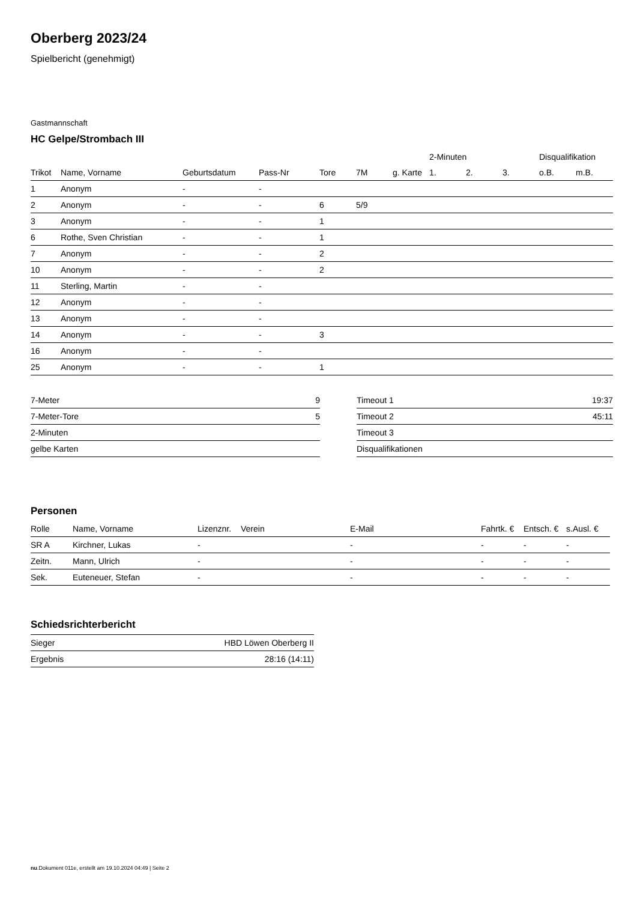Oberberg 2023/24
Spielbericht (genehmigt)
Gastmannschaft
HC Gelpe/Strombach III
| | | | | | | | 2-Minuten | | | Disqualifikation | |
| --- | --- | --- | --- | --- | --- | --- | --- | --- | --- | --- | --- |
| Trikot | Name, Vorname | Geburtsdatum | Pass-Nr | Tore | 7M | g. Karte | 1. | 2. | 3. | o.B. | m.B. |
| 1 | Anonym | - | - | | | | | | | | |
| 2 | Anonym | - | - | 6 | 5/9 | | | | | | |
| 3 | Anonym | - | - | 1 | | | | | | | |
| 6 | Rothe, Sven Christian | - | - | 1 | | | | | | | |
| 7 | Anonym | - | - | 2 | | | | | | | |
| 10 | Anonym | - | - | 2 | | | | | | | |
| 11 | Sterling, Martin | - | - | | | | | | | | |
| 12 | Anonym | - | - | | | | | | | | |
| 13 | Anonym | - | - | | | | | | | | |
| 14 | Anonym | - | - | 3 | | | | | | | |
| 16 | Anonym | - | - | | | | | | | | |
| 25 | Anonym | - | - | 1 | | | | | | | |
| 7-Meter | 9 |
| 7-Meter-Tore | 5 |
| 2-Minuten | |
| gelbe Karten | |
| Timeout 1 | 19:37 |
| Timeout 2 | 45:11 |
| Timeout 3 | |
| Disqualifikationen | |
Personen
| Rolle | Name, Vorname | Lizenznr. | Verein | E-Mail | Fahrtk. € | Entsch. € | s.Ausl. € |
| --- | --- | --- | --- | --- | --- | --- | --- |
| SR A | Kirchner, Lukas | - | | - | - | - | - |
| Zeitn. | Mann, Ulrich | - | | - | - | - | - |
| Sek. | Euteneuer, Stefan | - | | - | - | - | - |
Schiedsrichterbericht
| Sieger | HBD Löwen Oberberg II |
| Ergebnis | 28:16 (14:11) |
nu.Dokument 011e, erstellt am 19.10.2024 04:49 | Seite 2